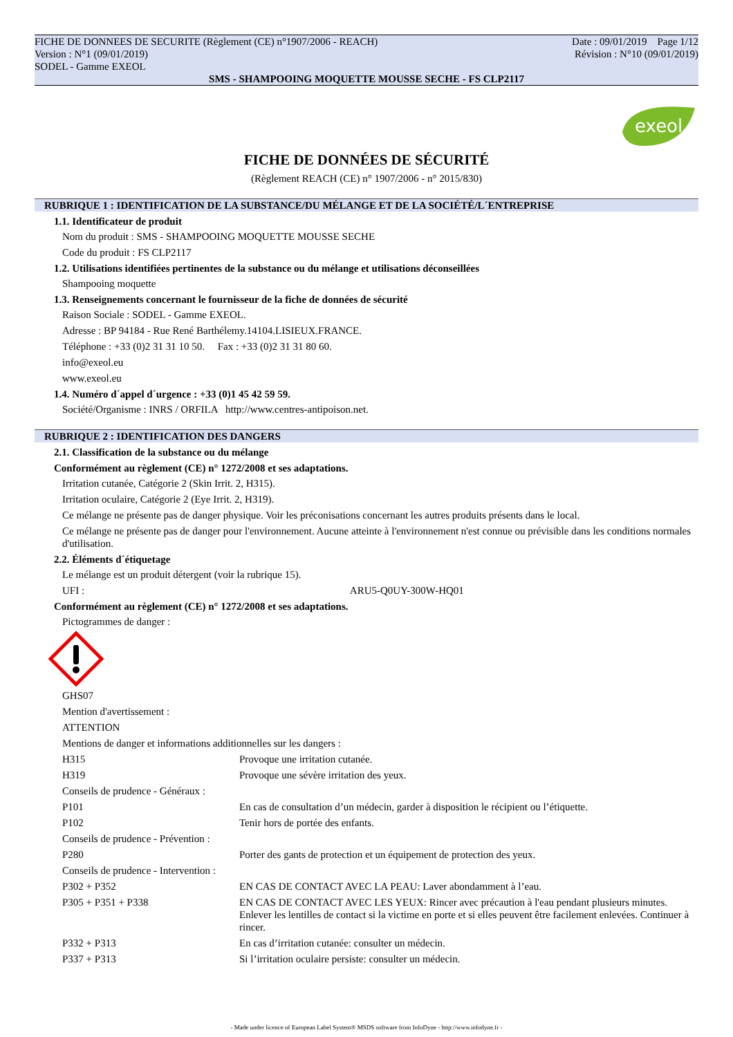FICHE DE DONNEES DE SECURITE (Règlement (CE) n°1907/2006 - REACH) Date : 09/01/2019 Page 1/12
Version : N°1 (09/01/2019) Révision : N°10 (09/01/2019)
SODEL - Gamme EXEOL
SMS - SHAMPOOING MOQUETTE MOUSSE SECHE - FS CLP2117
exeol
FICHE DE DONNÉES DE SÉCURITÉ
(Règlement REACH (CE) n° 1907/2006 - n° 2015/830)
RUBRIQUE 1 : IDENTIFICATION DE LA SUBSTANCE/DU MÉLANGE ET DE LA SOCIÉTÉ/L´ENTREPRISE
1.1. Identificateur de produit
Nom du produit : SMS - SHAMPOOING MOQUETTE MOUSSE SECHE
Code du produit : FS CLP2117
1.2. Utilisations identifiées pertinentes de la substance ou du mélange et utilisations déconseillées
Shampooing moquette
1.3. Renseignements concernant le fournisseur de la fiche de données de sécurité
Raison Sociale : SODEL - Gamme EXEOL.
Adresse : BP 94184 - Rue René Barthélemy.14104.LISIEUX.FRANCE.
Téléphone : +33 (0)2 31 31 10 50. Fax : +33 (0)2 31 31 80 60.
info@exeol.eu
www.exeol.eu
1.4. Numéro d´appel d´urgence : +33 (0)1 45 42 59 59.
Société/Organisme : INRS / ORFILA http://www.centres-antipoison.net.
RUBRIQUE 2 : IDENTIFICATION DES DANGERS
2.1. Classification de la substance ou du mélange
Conformément au règlement (CE) n° 1272/2008 et ses adaptations.
Irritation cutanée, Catégorie 2 (Skin Irrit. 2, H315).
Irritation oculaire, Catégorie 2 (Eye Irrit. 2, H319).
Ce mélange ne présente pas de danger physique. Voir les préconisations concernant les autres produits présents dans le local.
Ce mélange ne présente pas de danger pour l'environnement. Aucune atteinte à l'environnement n'est connue ou prévisible dans les conditions normales d'utilisation.
2.2. Éléments d´étiquetage
Le mélange est un produit détergent (voir la rubrique 15).
UFI : ARU5-Q0UY-300W-HQ01
Conformément au règlement (CE) n° 1272/2008 et ses adaptations.
Pictogrammes de danger :
GHS07
Mention d'avertissement :
ATTENTION
Mentions de danger et informations additionnelles sur les dangers :
| H315 | Provoque une irritation cutanée. |
| H319 | Provoque une sévère irritation des yeux. |
| Conseils de prudence - Généraux : | |
| P101 | En cas de consultation d’un médecin, garder à disposition le récipient ou l’étiquette. |
| P102 | Tenir hors de portée des enfants. |
| Conseils de prudence - Prévention : | |
| P280 | Porter des gants de protection et un équipement de protection des yeux. |
| Conseils de prudence - Intervention : | |
| P302 + P352 | EN CAS DE CONTACT AVEC LA PEAU: Laver abondamment à l’eau. |
| P305 + P351 + P338 | EN CAS DE CONTACT AVEC LES YEUX: Rincer avec précaution à l'eau pendant plusieurs minutes. Enlever les lentilles de contact si la victime en porte et si elles peuvent être facilement enlevées. Continuer à rincer. |
| P332 + P313 | En cas d’irritation cutanée: consulter un médecin. |
| P337 + P313 | Si l’irritation oculaire persiste: consulter un médecin. |
- Made under licence of European Label System® MSDS software from InfoDyne - http://www.infodyne.fr -